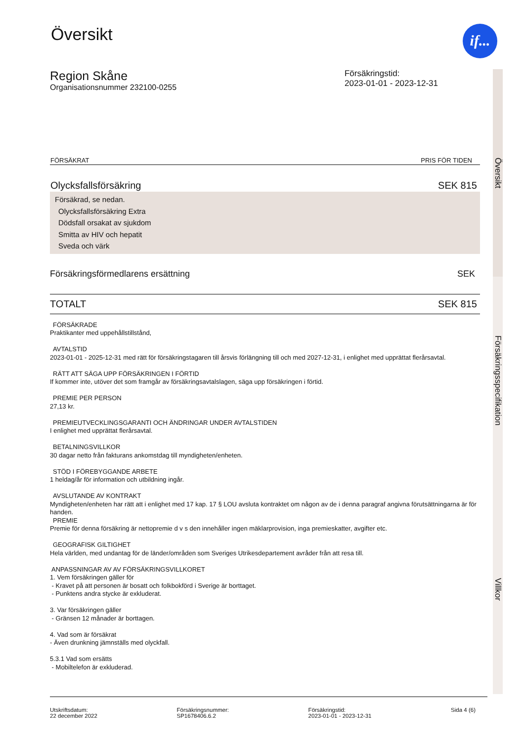if...
Översikt
Försäkringsspecifikation
Villkor
Översikt
Region Skåne
Organisationsnummer 232100-0255
Försäkringstid:
2023-01-01 - 2023-12-31
| FÖRSÄKRAT | PRIS FÖR TIDEN |
| --- | --- |
| Olycksfallsförsäkring | SEK 815 |
| Försäkrad, se nedan. Olycksfallsförsäkring Extra Dödsfall orsakat av sjukdom Smitta av HIV och hepatit Sveda och värk | |
| Försäkringsförmedlarens ersättning | SEK |
| TOTALT | SEK 815 |
FÖRSÄKRADE
Praktikanter med uppehållstillstånd,
AVTALSTID
2023-01-01 - 2025-12-31 med rätt för försäkringstagaren till årsvis förlängning till och med 2027-12-31, i enlighet med upprättat flerårsavtal.
RÄTT ATT SÄGA UPP FÖRSÄKRINGEN I FÖRTID
If kommer inte, utöver det som framgår av försäkringsavtalslagen, säga upp försäkringen i förtid.
PREMIE PER PERSON
27,13 kr.
PREMIEUTVECKLINGSGARANTI OCH ÄNDRINGAR UNDER AVTALSTIDEN
I enlighet med upprättat flerårsavtal.
BETALNINGSVILLKOR
30 dagar netto från fakturans ankomstdag till myndigheten/enheten.
STÖD I FÖREBYGGANDE ARBETE
1 heldag/år för information och utbildning ingår.
AVSLUTANDE AV KONTRAKT
Myndigheten/enheten har rätt att i enlighet med 17 kap. 17 § LOU avsluta kontraktet om någon av de i denna paragraf angivna förutsättningarna är för handen.
PREMIE
Premie för denna försäkring är nettopremie d v s den innehåller ingen mäklarprovision, inga premieskatter, avgifter etc.
GEOGRAFISK GILTIGHET
Hela världen, med undantag för de länder/områden som Sveriges Utrikesdepartement avråder från att resa till.
ANPASSNINGAR AV AV FÖRSÄKRINGSVILLKORET
1. Vem försäkringen gäller för
- Kravet på att personen är bosatt och folkbokförd i Sverige är borttaget.
- Punktens andra stycke är exkluderat.
3. Var försäkringen gäller
- Gränsen 12 månader är borttagen.
4. Vad som är försäkrat
- Även drunkning jämnställs med olyckfall.
5.3.1 Vad som ersätts
- Mobiltelefon är exkluderad.
Utskriftsdatum:
22 december 2022
Försäkringsnummer:
SP1678406.6.2
Försäkringstid:
2023-01-01 - 2023-12-31
Sida 4 (6)